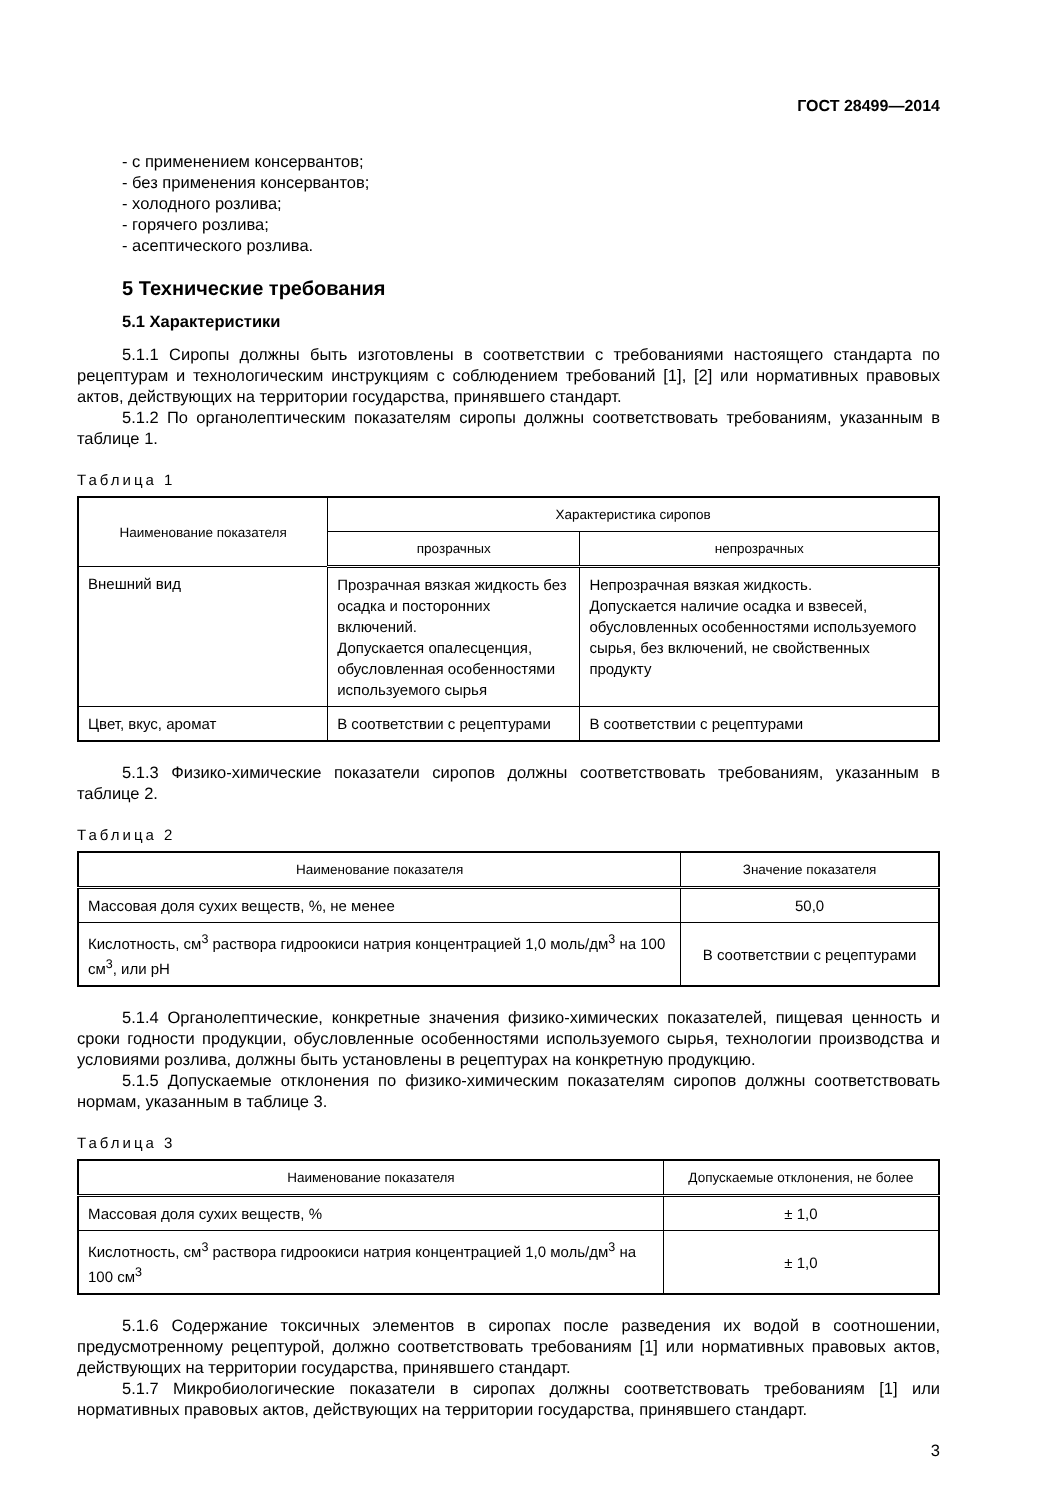ГОСТ 28499—2014
- с применением консервантов;
- без применения консервантов;
- холодного розлива;
- горячего розлива;
- асептического розлива.
5 Технические требования
5.1 Характеристики
5.1.1 Сиропы должны быть изготовлены в соответствии с требованиями настоящего стандарта по рецептурам и технологическим инструкциям с соблюдением требований [1], [2] или нормативных правовых актов, действующих на территории государства, принявшего стандарт.
5.1.2 По органолептическим показателям сиропы должны соответствовать требованиям, указанным в таблице 1.
Таблица 1
| Наименование показателя | Характеристика сиропов | |
| --- | --- | --- |
| | прозрачных | непрозрачных |
| Внешний вид | Прозрачная вязкая жидкость без осадка и посторонних включений. Допускается опалесценция, обусловленная особенностями используемого сырья | Непрозрачная вязкая жидкость. Допускается наличие осадка и взвесей, обусловленных особенностями используемого сырья, без включений, не свойственных продукту |
| Цвет, вкус, аромат | В соответствии с рецептурами | В соответствии с рецептурами |
5.1.3 Физико-химические показатели сиропов должны соответствовать требованиям, указанным в таблице 2.
Таблица 2
| Наименование показателя | Значение показателя |
| --- | --- |
| Массовая доля сухих веществ, %, не менее | 50,0 |
| Кислотность, см<sup>3</sup> раствора гидроокиси натрия концентрацией 1,0 моль/дм<sup>3</sup> на 100 см<sup>3</sup>, или pH | В соответствии с рецептурами |
5.1.4 Органолептические, конкретные значения физико-химических показателей, пищевая ценность и сроки годности продукции, обусловленные особенностями используемого сырья, технологии производства и условиями розлива, должны быть установлены в рецептурах на конкретную продукцию.
5.1.5 Допускаемые отклонения по физико-химическим показателям сиропов должны соответствовать нормам, указанным в таблице 3.
Таблица 3
| Наименование показателя | Допускаемые отклонения, не более |
| --- | --- |
| Массовая доля сухих веществ, % | ± 1,0 |
| Кислотность, см<sup>3</sup> раствора гидроокиси натрия концентрацией 1,0 моль/дм<sup>3</sup> на 100 см<sup>3</sup> | ± 1,0 |
5.1.6 Содержание токсичных элементов в сиропах после разведения их водой в соотношении, предусмотренному рецептурой, должно соответствовать требованиям [1] или нормативных правовых актов, действующих на территории государства, принявшего стандарт.
5.1.7 Микробиологические показатели в сиропах должны соответствовать требованиям [1] или нормативных правовых актов, действующих на территории государства, принявшего стандарт.
3